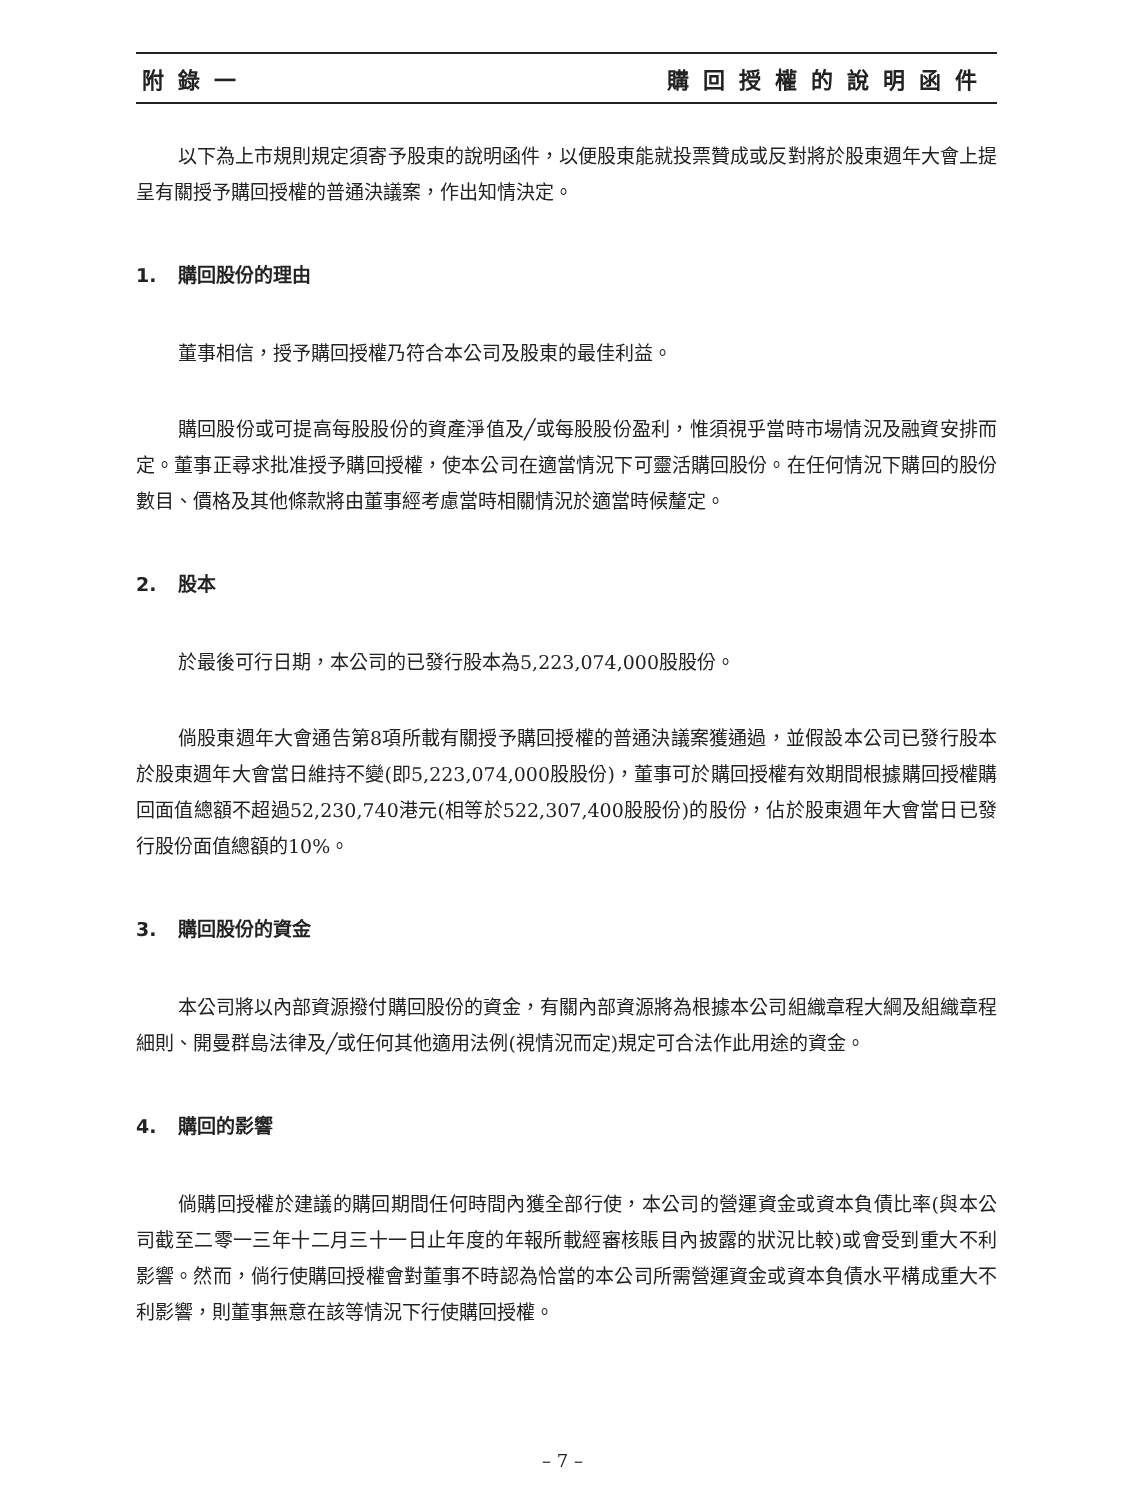附錄一 購回授權的說明函件
以下為上市規則規定須寄予股東的說明函件，以便股東能就投票贊成或反對將於股東週年大會上提呈有關授予購回授權的普通決議案，作出知情決定。
1. 購回股份的理由
董事相信，授予購回授權乃符合本公司及股東的最佳利益。
購回股份或可提高每股股份的資產淨值及╱或每股股份盈利，惟須視乎當時市場情況及融資安排而定。董事正尋求批准授予購回授權，使本公司在適當情況下可靈活購回股份。在任何情況下購回的股份數目、價格及其他條款將由董事經考慮當時相關情況於適當時候釐定。
2. 股本
於最後可行日期，本公司的已發行股本為5,223,074,000股股份。
倘股東週年大會通告第8項所載有關授予購回授權的普通決議案獲通過，並假設本公司已發行股本於股東週年大會當日維持不變(即5,223,074,000股股份)，董事可於購回授權有效期間根據購回授權購回面值總額不超過52,230,740港元(相等於522,307,400股股份)的股份，佔於股東週年大會當日已發行股份面值總額的10%。
3. 購回股份的資金
本公司將以內部資源撥付購回股份的資金，有關內部資源將為根據本公司組織章程大綱及組織章程細則、開曼群島法律及╱或任何其他適用法例(視情況而定)規定可合法作此用途的資金。
4. 購回的影響
倘購回授權於建議的購回期間任何時間內獲全部行使，本公司的營運資金或資本負債比率(與本公司截至二零一三年十二月三十一日止年度的年報所載經審核賬目內披露的狀況比較)或會受到重大不利影響。然而，倘行使購回授權會對董事不時認為恰當的本公司所需營運資金或資本負債水平構成重大不利影響，則董事無意在該等情況下行使購回授權。
– 7 –